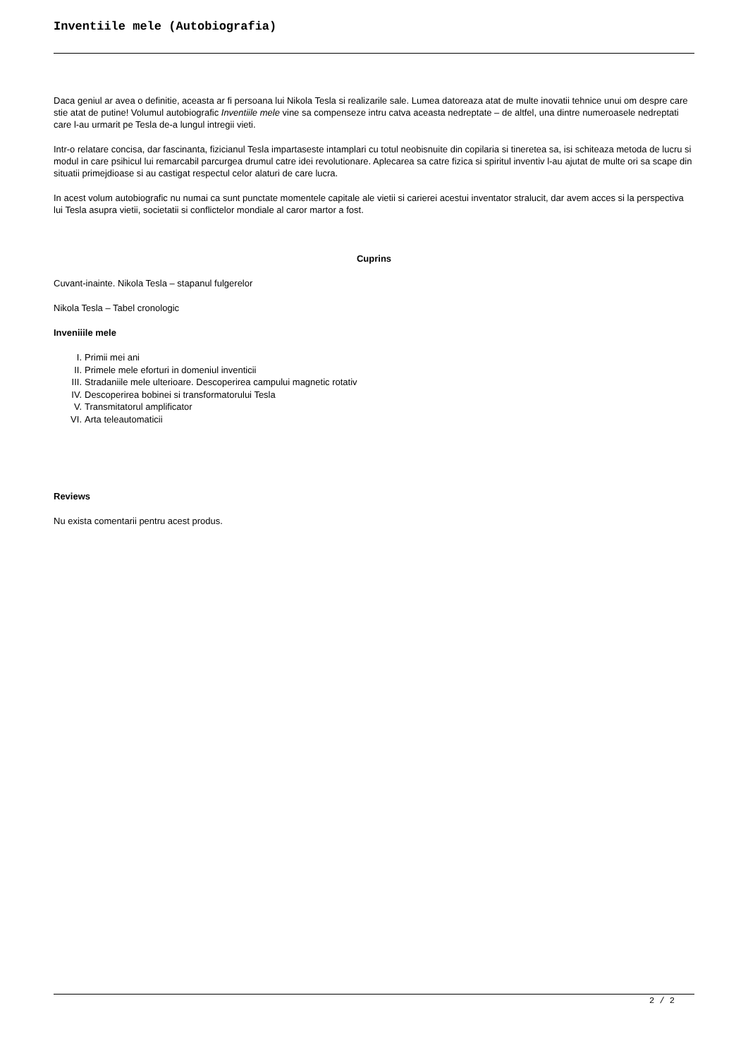Inventiile mele (Autobiografia)
Daca geniul ar avea o definitie, aceasta ar fi persoana lui Nikola Tesla si realizarile sale. Lumea datoreaza atat de multe inovatii tehnice unui om despre care stie atat de putine! Volumul autobiografic Inventiile mele vine sa compenseze intru catva aceasta nedreptate – de altfel, una dintre numeroasele nedreptati care l-au urmarit pe Tesla de-a lungul intregii vieti.
Intr-o relatare concisa, dar fascinanta, fizicianul Tesla impartaseste intamplari cu totul neobisnuite din copilaria si tineretea sa, isi schiteaza metoda de lucru si modul in care psihicul lui remarcabil parcurgea drumul catre idei revolutionare. Aplecarea sa catre fizica si spiritul inventiv l-au ajutat de multe ori sa scape din situatii primejdioase si au castigat respectul celor alaturi de care lucra.
In acest volum autobiografic nu numai ca sunt punctate momentele capitale ale vietii si carierei acestui inventator stralucit, dar avem acces si la perspectiva lui Tesla asupra vietii, societatii si conflictelor mondiale al caror martor a fost.
Cuprins
Cuvant-inainte. Nikola Tesla – stapanul fulgerelor
Nikola Tesla – Tabel cronologic
Inveniiile mele
I. Primii mei ani
II. Primele mele eforturi in domeniul inventicii
III. Stradaniile mele ulterioare. Descoperirea campului magnetic rotativ
IV. Descoperirea bobinei si transformatorului Tesla
V. Transmitatorul amplificator
VI. Arta teleautomaticii
Reviews
Nu exista comentarii pentru acest produs.
2 / 2